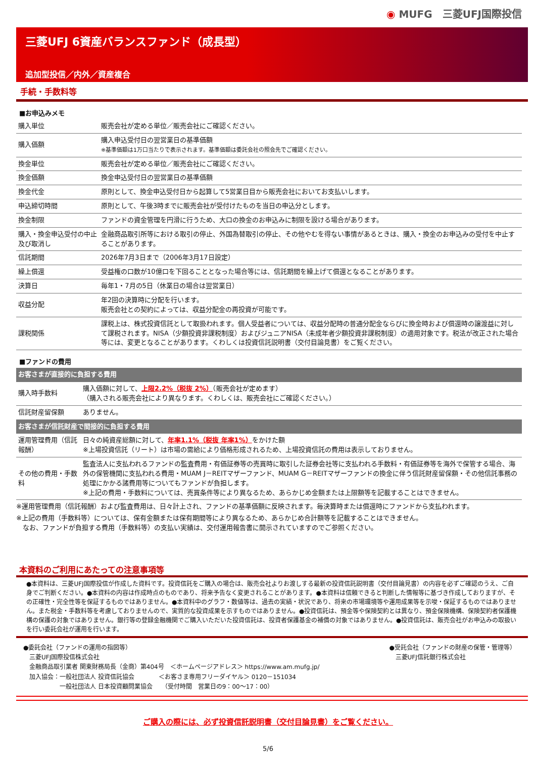◉ MUFG　三菱UFJ国際投信
三菱UFJ 6資産バランスファンド（成長型）
追加型投信／内外／資産複合
手続・手数料等
■お申込みメモ
| 購入単位 | 販売会社が定める単位／販売会社にご確認ください。 |
| 購入価額 | 購入申込受付日の翌営業日の基準価額 ※基準価額は1万口当たりで表示されます。基準価額は委託会社の照会先でご確認ください。 |
| 換金単位 | 販売会社が定める単位／販売会社にご確認ください。 |
| 換金価額 | 換金申込受付日の翌営業日の基準価額 |
| 換金代金 | 原則として、換金申込受付日から起算して5営業日目から販売会社においてお支払いします。 |
| 申込締切時間 | 原則として、午後3時までに販売会社が受付けたものを当日の申込分とします。 |
| 換金制限 | ファンドの資金管理を円滑に行うため、大口の換金のお申込みに制限を設ける場合があります。 |
| 購入・換金申込受付の中止及び取消し | 金融商品取引所等における取引の停止、外国為替取引の停止、その他やむを得ない事情があるときは、購入・換金のお申込みの受付を中止することがあります。 |
| 信託期間 | 2026年7月3日まで（2006年3月17日設定） |
| 繰上償還 | 受益権の口数が10億口を下回ることとなった場合等には、信託期間を繰上げて償還となることがあります。 |
| 決算日 | 毎年1・7月の5日（休業日の場合は翌営業日） |
| 収益分配 | 年2回の決算時に分配を行います。 販売会社との契約によっては、収益分配金の再投資が可能です。 |
| 課税関係 | 課税上は、株式投資信託として取扱われます。個人受益者については、収益分配時の普通分配金ならびに換金時および償還時の譲渡益に対して課税されます。NISA（少額投資非課税制度）およびジュニアNISA（未成年者少額投資非課税制度）の適用対象です。税法が改正された場合等には、変更となることがあります。くわしくは投資信託説明書（交付目論見書）をご覧ください。 |
■ファンドの費用
| お客さまが直接的に負担する費用 | |
| 購入時手数料 | 購入価額に対して、 上限2.2%（税抜 2%） （販売会社が定めます） （購入される販売会社により異なります。くわしくは、販売会社にご確認ください。） |
| 信託財産留保額 | ありません。 |
| お客さまが信託財産で間接的に負担する費用 | |
| 運用管理費用（信託報酬） | 日々の純資産総額に対して、 年率1.1%（税抜 年率1%） をかけた額 ※上場投資信託（リート）は市場の需給により価格形成されるため、上場投資信託の費用は表示しておりません。 |
| その他の費用・手数料 | 監査法人に支払われるファンドの監査費用・有価証券等の売買時に取引した証券会社等に支払われる手数料・有価証券等を海外で保管する場合、海外の保管機関に支払われる費用・MUAM J－REITマザーファンド、MUAM G－REITマザーファンドの換金に伴う信託財産留保額・その他信託事務の処理にかかる諸費用等についてもファンドが負担します。 ※上記の費用・手数料については、売買条件等により異なるため、あらかじめ金額または上限額等を記載することはできません。 |
※運用管理費用（信託報酬）および監査費用は、日々計上され、ファンドの基準価額に反映されます。毎決算時または償還時にファンドから支払われます。
※上記の費用（手数料等）については、保有金額または保有期間等により異なるため、あらかじめ合計額等を記載することはできません。
　なお、ファンドが負担する費用（手数料等）の支払い実績は、交付運用報告書に開示されていますのでご参照ください。
本資料のご利用にあたっての注意事項等
●本資料は、三菱UFJ国際投信が作成した資料です。投資信託をご購入の場合は、販売会社よりお渡しする最新の投資信託説明書（交付目論見書）の内容を必ずご確認のうえ、ご自身でご判断ください。●本資料の内容は作成時点のものであり、将来予告なく変更されることがあります。●本資料は信頼できると判断した情報等に基づき作成しておりますが、その正確性・完全性等を保証するものではありません。●本資料中のグラフ・数値等は、過去の実績・状況であり、将来の市場環境等や運用成果等を示唆・保証するものではありません。また税金・手数料等を考慮しておりませんので、実質的な投資成果を示すものではありません。●投資信託は、預金等や保険契約とは異なり、預金保険機構、保険契約者保護機構の保護の対象ではありません。銀行等の登録金融機関でご購入いただいた投資信託は、投資者保護基金の補償の対象ではありません。●投資信託は、販売会社がお申込みの取扱いを行い委託会社が運用を行います。
●委託会社（ファンドの運用の指図等）
　三菱UFJ国際投信株式会社
　金融商品取引業者 関東財務局長（金商）第404号　＜ホームページアドレス＞ https://www.am.mufg.jp/
　加入協会：一般社団法人 投資信託協会　　　　＜お客さま専用フリーダイヤル＞ 0120－151034
　　　　　　一般社団法人 日本投資顧問業協会　　（受付時間　営業日の9：00～17：00）
●受託会社（ファンドの財産の保管・管理等）
　三菱UFJ信託銀行株式会社
ご購入の際には、必ず投資信託説明書（交付目論見書）をご覧ください。
5/6